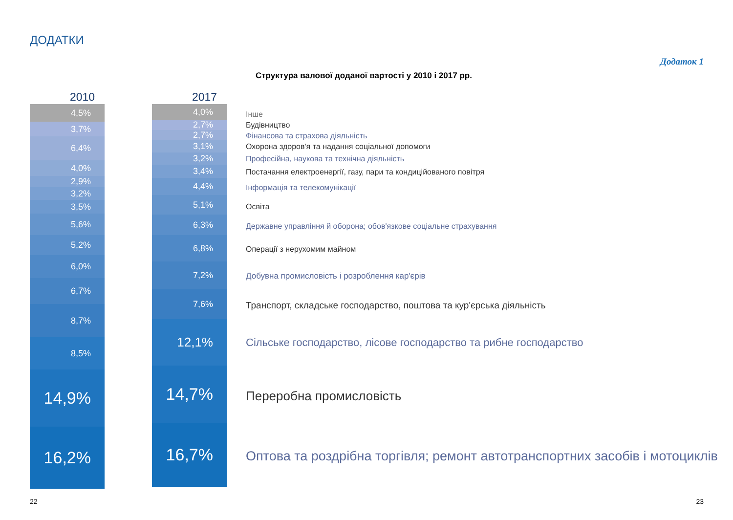ДОДАТКИ
Додаток 1
Структура валової доданої вартості у 2010 і 2017 рр.
2010 2017
4,5%
3,7%
6,4%
4,0%
2,9%
3,2%
3,5%
5,6%
5,2%
6,0%
6,7%
8,7%
8,5%
14,9%
16,2%
4,0%
2,7%
2,7%
3,1%
3,2%
3,4%
4,4%
5,1%
6,3%
6,8%
7,2%
7,6%
12,1%
14,7%
16,7%
Інше
Будівництво
Фінансова та страхова діяльність
Охорона здоров'я та надання соціальної допомоги
Професійна, наукова та технічна діяльність
Постачання електроенергії, газу, пари та кондиційованого повітря
Інформація та телекомунікації
Освіта
Державне управління й оборона; обов'язкове соціальне страхування
Операції з нерухомим майном
Добувна промисловість і розроблення кар'єрів
Транспорт, складське господарство, поштова та кур'єрська діяльність
Сільське господарство, лісове господарство та рибне господарство
Переробна промисловість
Оптова та роздрібна торгівля; ремонт автотранспортних засобів і мотоциклів
22 23